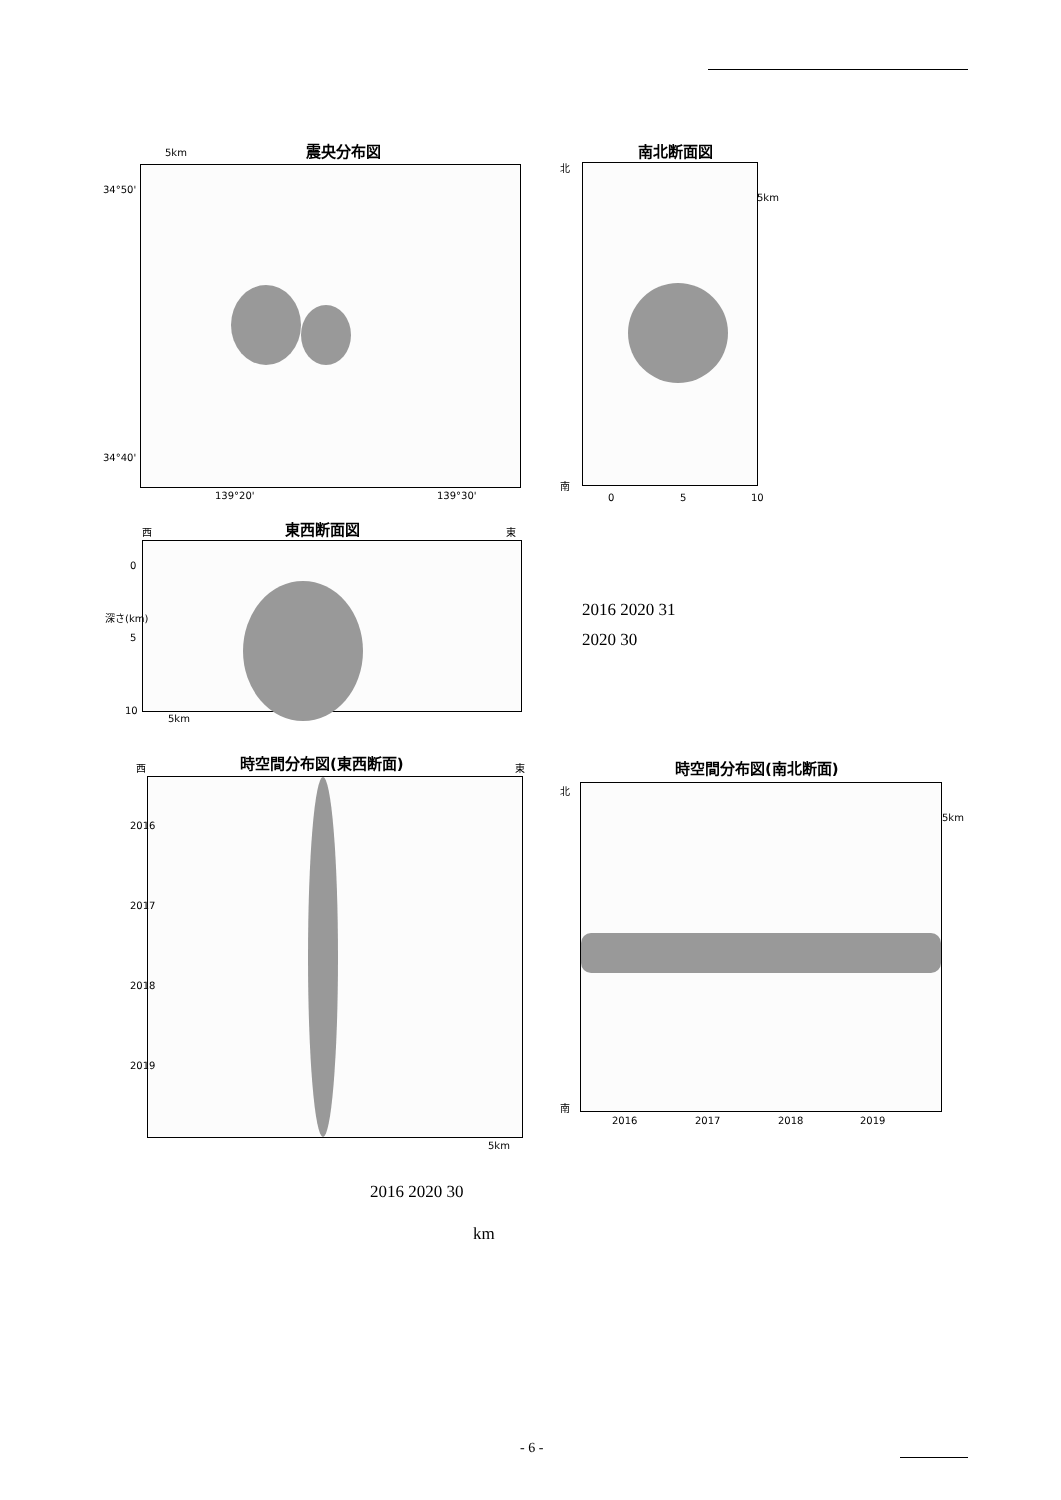5km 震央分布図
34°50'
34°40'
139°20' 139°30'
南北断面図
北
5km
南
0 5 10
西 東西断面図 東
0
深さ(km)
5
10
5km
2016 2020 31
2020 30
西 時空間分布図(東西断面) 東
2016
2017
2018
2019
5km
時空間分布図(南北断面)
北
5km
南
2016 2017 2018 2019
2016 2020 30
km
- 6 -